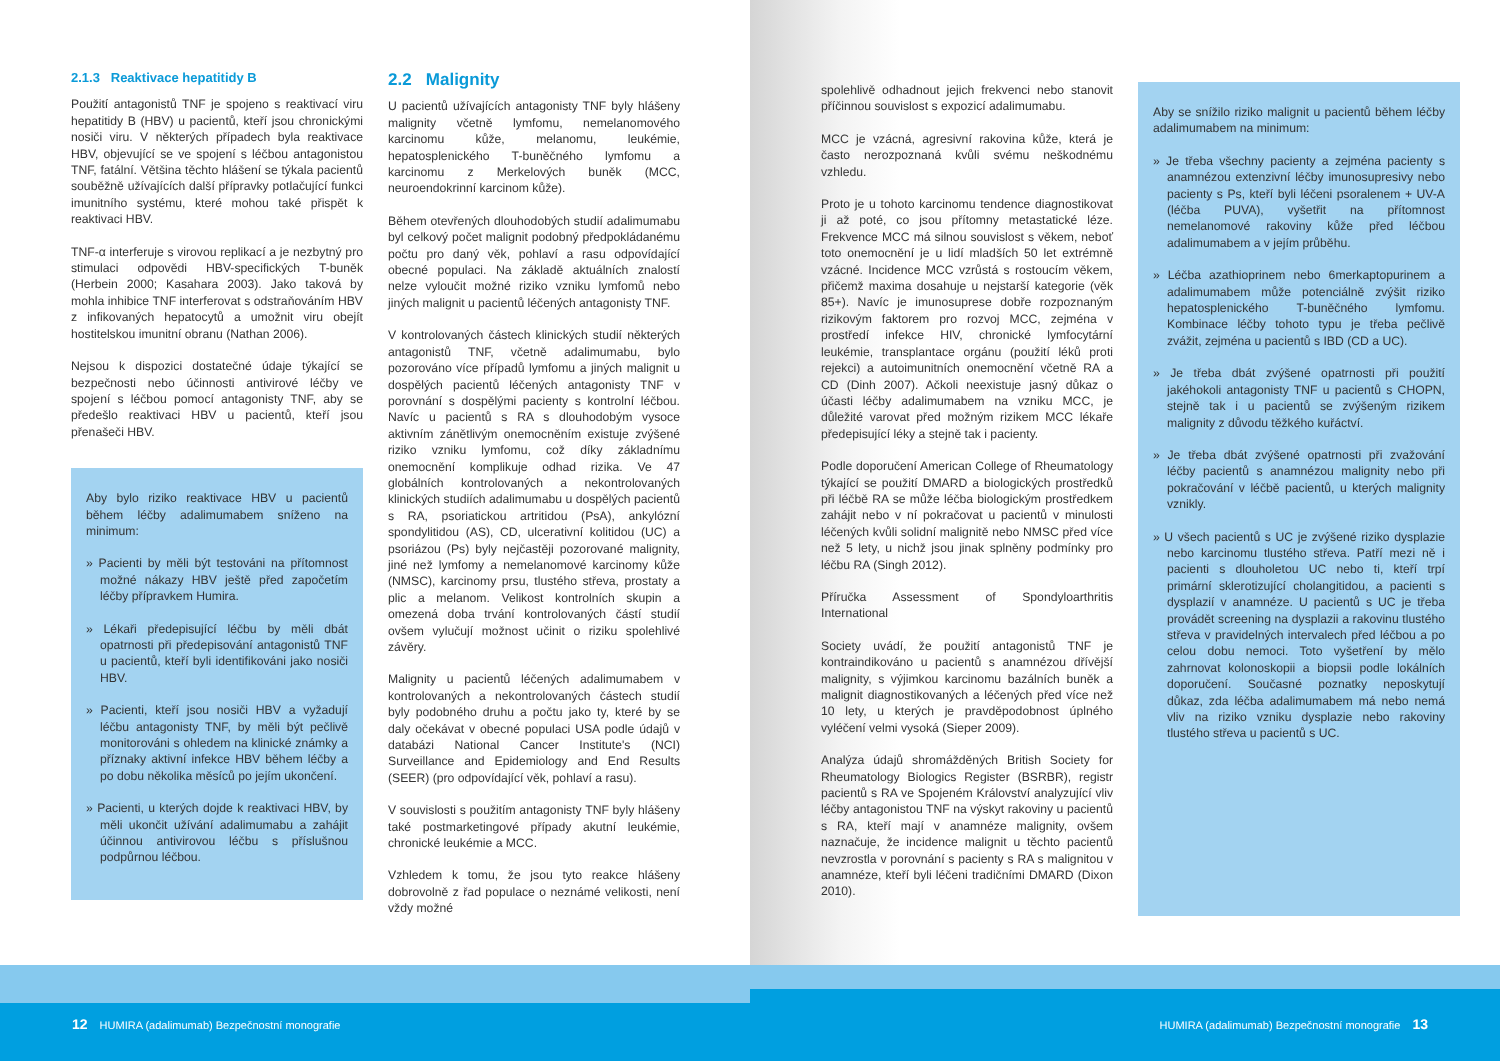2.1.3 Reaktivace hepatitidy B
Použití antagonistů TNF je spojeno s reaktivací viru hepatitidy B (HBV) u pacientů, kteří jsou chronickými nosiči viru. V některých případech byla reaktivace HBV, objevující se ve spojení s léčbou antagonistou TNF, fatální. Většina těchto hlášení se týkala pacientů souběžně užívajících další přípravky potlačující funkci imunitního systému, které mohou také přispět k reaktivaci HBV.
TNF-α interferuje s virovou replikací a je nezbytný pro stimulaci odpovědi HBV-specifických T-buněk (Herbein 2000; Kasahara 2003). Jako taková by mohla inhibice TNF interferovat s odstraňováním HBV z infikovaných hepatocytů a umožnit viru obejít hostitelskou imunitní obranu (Nathan 2006).
Nejsou k dispozici dostatečné údaje týkající se bezpečnosti nebo účinnosti antivirové léčby ve spojení s léčbou pomocí antagonisty TNF, aby se předešlo reaktivaci HBV u pacientů, kteří jsou přenašeči HBV.
Aby bylo riziko reaktivace HBV u pacientů během léčby adalimumabem sníženo na minimum:
» Pacienti by měli být testováni na přítomnost možné nákazy HBV ještě před započetím léčby přípravkem Humira.
» Lékaři předepisující léčbu by měli dbát opatrnosti při předepisování antagonistů TNF u pacientů, kteří byli identifikováni jako nosiči HBV.
» Pacienti, kteří jsou nosiči HBV a vyžadují léčbu antagonisty TNF, by měli být pečlivě monitorováni s ohledem na klinické známky a příznaky aktivní infekce HBV během léčby a po dobu několika měsíců po jejím ukončení.
» Pacienti, u kterých dojde k reaktivaci HBV, by měli ukončit užívání adalimumabu a zahájit účinnou antivirovou léčbu s příslušnou podpůrnou léčbou.
2.2 Malignity
U pacientů užívajících antagonisty TNF byly hlášeny malignity včetně lymfomu, nemelanomového karcinomu kůže, melanomu, leukémie, hepatosplenického T-buněčného lymfomu a karcinomu z Merkelových buněk (MCC, neuroendokrinní karcinom kůže).
Během otevřených dlouhodobých studií adalimumabu byl celkový počet malignit podobný předpokládanému počtu pro daný věk, pohlaví a rasu odpovídající obecné populaci. Na základě aktuálních znalostí nelze vyloučit možné riziko vzniku lymfomů nebo jiných malignit u pacientů léčených antagonisty TNF.
V kontrolovaných částech klinických studií některých antagonistů TNF, včetně adalimumabu, bylo pozorováno více případů lymfomu a jiných malignit u dospělých pacientů léčených antagonisty TNF v porovnání s dospělými pacienty s kontrolní léčbou. Navíc u pacientů s RA s dlouhodobým vysoce aktivním zánětlivým onemocněním existuje zvýšené riziko vzniku lymfomu, což díky základnímu onemocnění komplikuje odhad rizika. Ve 47 globálních kontrolovaných a nekontrolovaných klinických studiích adalimumabu u dospělých pacientů s RA, psoriatickou artritidou (PsA), ankylózní spondylitidou (AS), CD, ulcerativní kolitidou (UC) a psoriázou (Ps) byly nejčastěji pozorované malignity, jiné než lymfomy a nemelanomové karcinomy kůže (NMSC), karcinomy prsu, tlustého střeva, prostaty a plic a melanom. Velikost kontrolních skupin a omezená doba trvání kontrolovaných částí studií ovšem vylučují možnost učinit o riziku spolehlivé závěry.
Malignity u pacientů léčených adalimumabem v kontrolovaných a nekontrolovaných částech studií byly podobného druhu a počtu jako ty, které by se daly očekávat v obecné populaci USA podle údajů v databázi National Cancer Institute's (NCI) Surveillance and Epidemiology and End Results (SEER) (pro odpovídající věk, pohlaví a rasu).
V souvislosti s použitím antagonisty TNF byly hlášeny také postmarketingové případy akutní leukémie, chronické leukémie a MCC.
Vzhledem k tomu, že jsou tyto reakce hlášeny dobrovolně z řad populace o neznámé velikosti, není vždy možné
12 HUMIRA (adalimumab) Bezpečnostní monografie
spolehlivě odhadnout jejich frekvenci nebo stanovit příčinnou souvislost s expozicí adalimumabu.
MCC je vzácná, agresivní rakovina kůže, která je často nerozpoznaná kvůli svému neškodnému vzhledu.
Proto je u tohoto karcinomu tendence diagnostikovat ji až poté, co jsou přítomny metastatické léze. Frekvence MCC má silnou souvislost s věkem, neboť toto onemocnění je u lidí mladších 50 let extrémně vzácné. Incidence MCC vzrůstá s rostoucím věkem, přičemž maxima dosahuje u nejstarší kategorie (věk 85+). Navíc je imunosuprese dobře rozpoznaným rizikovým faktorem pro rozvoj MCC, zejména v prostředí infekce HIV, chronické lymfocytární leukémie, transplantace orgánu (použití léků proti rejekci) a autoimunitních onemocnění včetně RA a CD (Dinh 2007). Ačkoli neexistuje jasný důkaz o účasti léčby adalimumabem na vzniku MCC, je důležité varovat před možným rizikem MCC lékaře předepisující léky a stejně tak i pacienty.
Podle doporučení American College of Rheumatology týkající se použití DMARD a biologických prostředků při léčbě RA se může léčba biologickým prostředkem zahájit nebo v ní pokračovat u pacientů v minulosti léčených kvůli solidní malignitě nebo NMSC před více než 5 lety, u nichž jsou jinak splněny podmínky pro léčbu RA (Singh 2012).
Příručka Assessment of Spondyloarthritis International
Society uvádí, že použití antagonistů TNF je kontraindikováno u pacientů s anamnézou dřívější malignity, s výjimkou karcinomu bazálních buněk a malignit diagnostikovaných a léčených před více než 10 lety, u kterých je pravděpodobnost úplného vyléčení velmi vysoká (Sieper 2009).
Analýza údajů shromážděných British Society for Rheumatology Biologics Register (BSRBR), registr pacientů s RA ve Spojeném Království analyzující vliv léčby antagonistou TNF na výskyt rakoviny u pacientů s RA, kteří mají v anamnéze malignity, ovšem naznačuje, že incidence malignit u těchto pacientů nevzrostla v porovnání s pacienty s RA s malignitou v anamnéze, kteří byli léčeni tradičními DMARD (Dixon 2010).
Aby se snížilo riziko malignit u pacientů během léčby adalimumabem na minimum:
» Je třeba všechny pacienty a zejména pacienty s anamnézou extenzivní léčby imunosupresivy nebo pacienty s Ps, kteří byli léčeni psoralenem + UV-A (léčba PUVA), vyšetřit na přítomnost nemelanomové rakoviny kůže před léčbou adalimumabem a v jejím průběhu.
» Léčba azathioprinem nebo 6merkaptopurinem a adalimumabem může potenciálně zvýšit riziko hepatosplenického T-buněčného lymfomu. Kombinace léčby tohoto typu je třeba pečlivě zvážit, zejména u pacientů s IBD (CD a UC).
» Je třeba dbát zvýšené opatrnosti při použití jakéhokoli antagonisty TNF u pacientů s CHOPN, stejně tak i u pacientů se zvýšeným rizikem malignity z důvodu těžkého kuřáctví.
» Je třeba dbát zvýšené opatrnosti při zvažování léčby pacientů s anamnézou malignity nebo při pokračování v léčbě pacientů, u kterých malignity vznikly.
» U všech pacientů s UC je zvýšené riziko dysplazie nebo karcinomu tlustého střeva. Patří mezi ně i pacienti s dlouholetou UC nebo ti, kteří trpí primární sklerotizující cholangitidou, a pacienti s dysplazií v anamnéze. U pacientů s UC je třeba provádět screening na dysplazii a rakovinu tlustého střeva v pravidelných intervalech před léčbou a po celou dobu nemoci. Toto vyšetření by mělo zahrnovat kolonoskopii a biopsii podle lokálních doporučení. Současné poznatky neposkytují důkaz, zda léčba adalimumabem má nebo nemá vliv na riziko vzniku dysplazie nebo rakoviny tlustého střeva u pacientů s UC.
HUMIRA (adalimumab) Bezpečnostní monografie 13